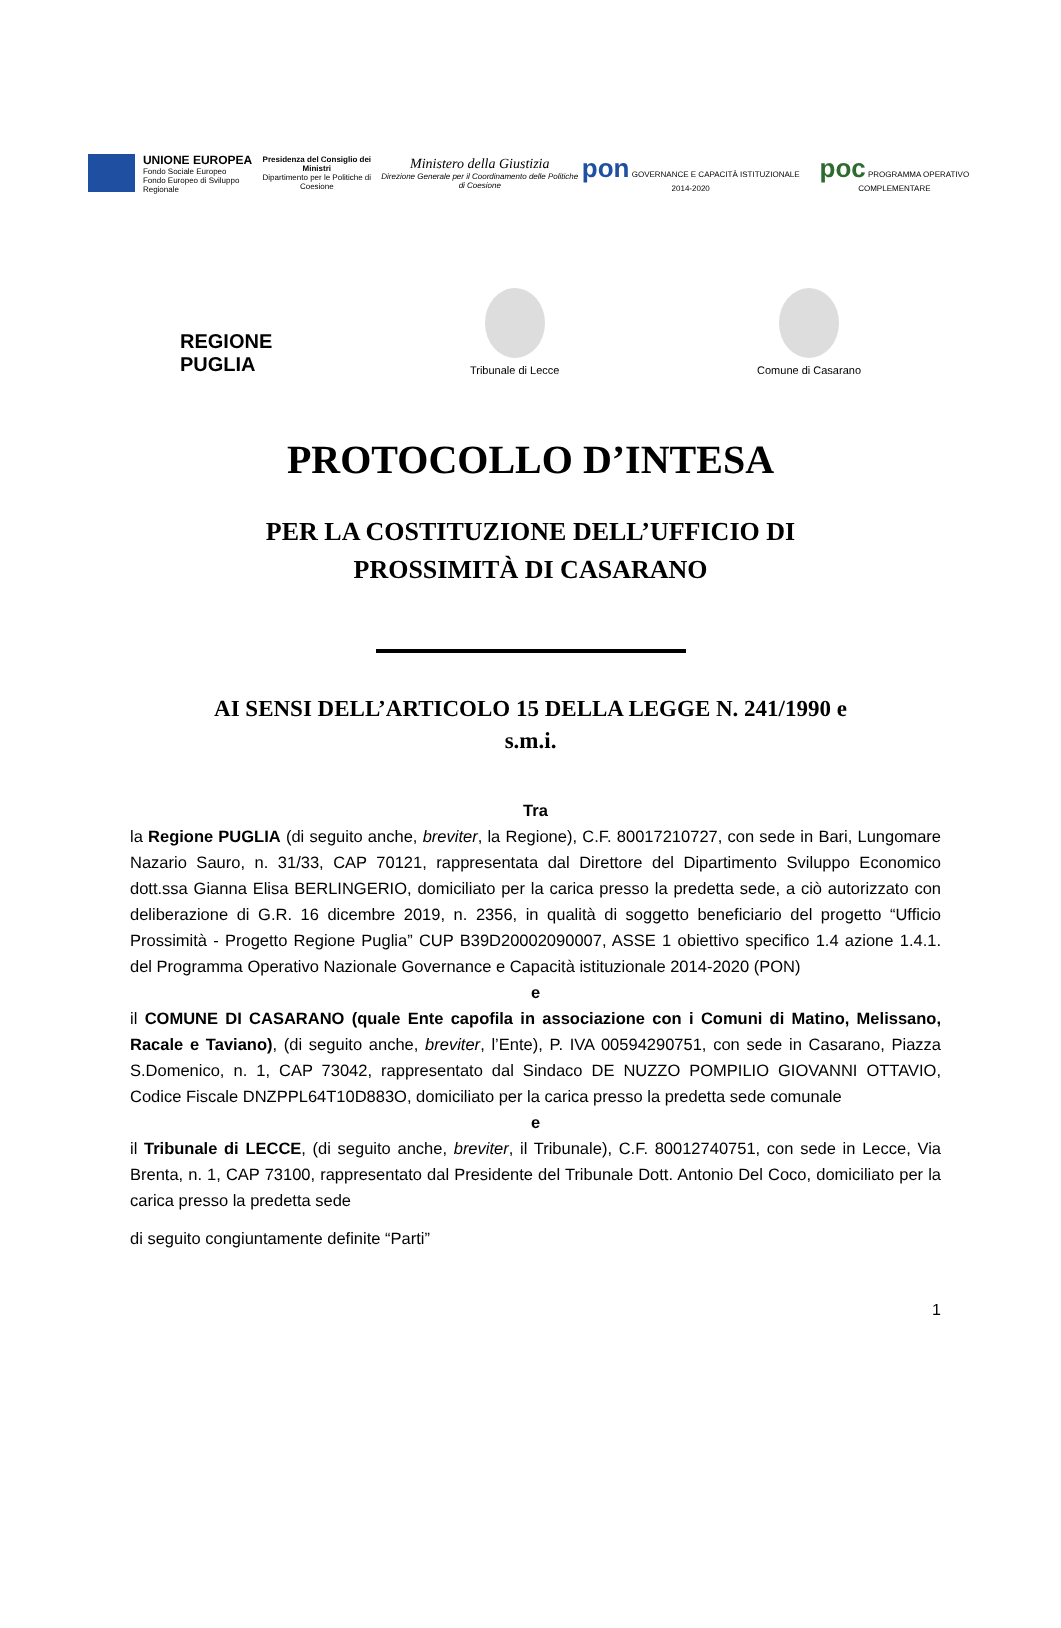UNIONE EUROPEA
Fondo Sociale Europeo
Fondo Europeo di Sviluppo Regionale
Presidenza del Consiglio dei Ministri
Dipartimento per le Politiche di Coesione
Ministero della Giustizia
Direzione Generale per il Coordinamento delle Politiche di Coesione
pon GOVERNANCE E CAPACITÀ ISTITUZIONALE 2014-2020
poc PROGRAMMA OPERATIVO COMPLEMENTARE
REGIONE
PUGLIA
Tribunale di Lecce
Comune di Casarano
PROTOCOLLO D’INTESA
PER LA COSTITUZIONE DELL’UFFICIO DI
PROSSIMITÀ DI CASARANO
AI SENSI DELL’ARTICOLO 15 DELLA LEGGE N. 241/1990 e
s.m.i.
Tra
la Regione PUGLIA (di seguito anche, breviter, la Regione), C.F. 80017210727, con sede in Bari, Lungomare Nazario Sauro, n. 31/33, CAP 70121, rappresentata dal Direttore del Dipartimento Sviluppo Economico dott.ssa Gianna Elisa BERLINGERIO, domiciliato per la carica presso la predetta sede, a ciò autorizzato con deliberazione di G.R. 16 dicembre 2019, n. 2356, in qualità di soggetto beneficiario del progetto “Ufficio Prossimità - Progetto Regione Puglia” CUP B39D20002090007, ASSE 1 obiettivo specifico 1.4 azione 1.4.1. del Programma Operativo Nazionale Governance e Capacità istituzionale 2014-2020 (PON)
e
il COMUNE DI CASARANO (quale Ente capofila in associazione con i Comuni di Matino, Melissano, Racale e Taviano), (di seguito anche, breviter, l’Ente), P. IVA 00594290751, con sede in Casarano, Piazza S.Domenico, n. 1, CAP 73042, rappresentato dal Sindaco DE NUZZO POMPILIO GIOVANNI OTTAVIO, Codice Fiscale DNZPPL64T10D883O, domiciliato per la carica presso la predetta sede comunale
e
il Tribunale di LECCE, (di seguito anche, breviter, il Tribunale), C.F. 80012740751, con sede in Lecce, Via Brenta, n. 1, CAP 73100, rappresentato dal Presidente del Tribunale Dott. Antonio Del Coco, domiciliato per la carica presso la predetta sede
di seguito congiuntamente definite “Parti”
1